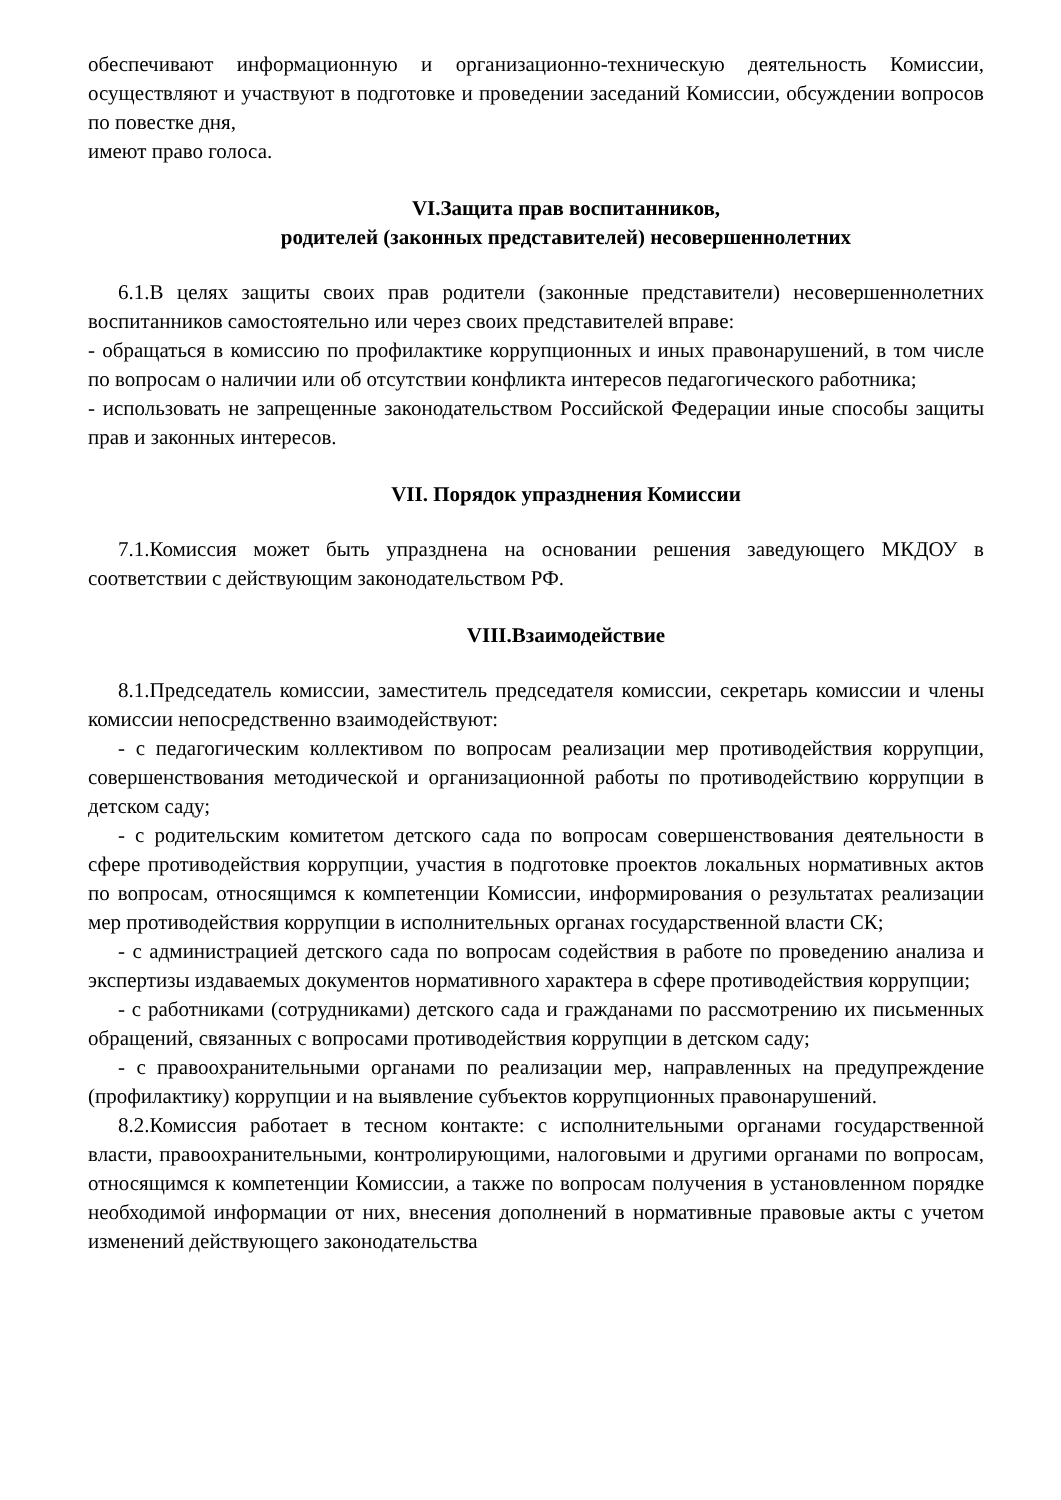обеспечивают информационную и организационно-техническую деятельность Комиссии, осуществляют и участвуют в подготовке и проведении заседаний Комиссии, обсуждении вопросов по повестке дня,
имеют право голоса.
VI.Защита прав воспитанников,
родителей (законных представителей) несовершеннолетних
6.1.В целях защиты своих прав родители (законные представители) несовершеннолетних воспитанников самостоятельно или через своих представителей вправе:
- обращаться в комиссию по профилактике коррупционных и иных правонарушений, в том числе по вопросам о наличии или об отсутствии конфликта интересов педагогического работника;
- использовать не запрещенные законодательством Российской Федерации иные способы защиты прав и законных интересов.
VII. Порядок упразднения Комиссии
7.1.Комиссия может быть упразднена на основании решения заведующего МКДОУ в соответствии с действующим законодательством РФ.
VIII.Взаимодействие
8.1.Председатель комиссии, заместитель председателя комиссии, секретарь комиссии и члены комиссии непосредственно взаимодействуют:
- с педагогическим коллективом по вопросам реализации мер противодействия коррупции, совершенствования методической и организационной работы по противодействию коррупции в детском саду;
- с родительским комитетом детского сада по вопросам совершенствования деятельности в сфере противодействия коррупции, участия в подготовке проектов локальных нормативных актов по вопросам, относящимся к компетенции Комиссии, информирования о результатах реализации мер противодействия коррупции в исполнительных органах государственной власти СК;
- с администрацией детского сада по вопросам содействия в работе по проведению анализа и экспертизы издаваемых документов нормативного характера в сфере противодействия коррупции;
- с работниками (сотрудниками) детского сада и гражданами по рассмотрению их письменных обращений, связанных с вопросами противодействия коррупции в детском саду;
- с правоохранительными органами по реализации мер, направленных на предупреждение (профилактику) коррупции и на выявление субъектов коррупционных правонарушений.
8.2.Комиссия работает в тесном контакте: с исполнительными органами государственной власти, правоохранительными, контролирующими, налоговыми и другими органами по вопросам, относящимся к компетенции Комиссии, а также по вопросам получения в установленном порядке необходимой информации от них, внесения дополнений в нормативные правовые акты с учетом изменений действующего законодательства